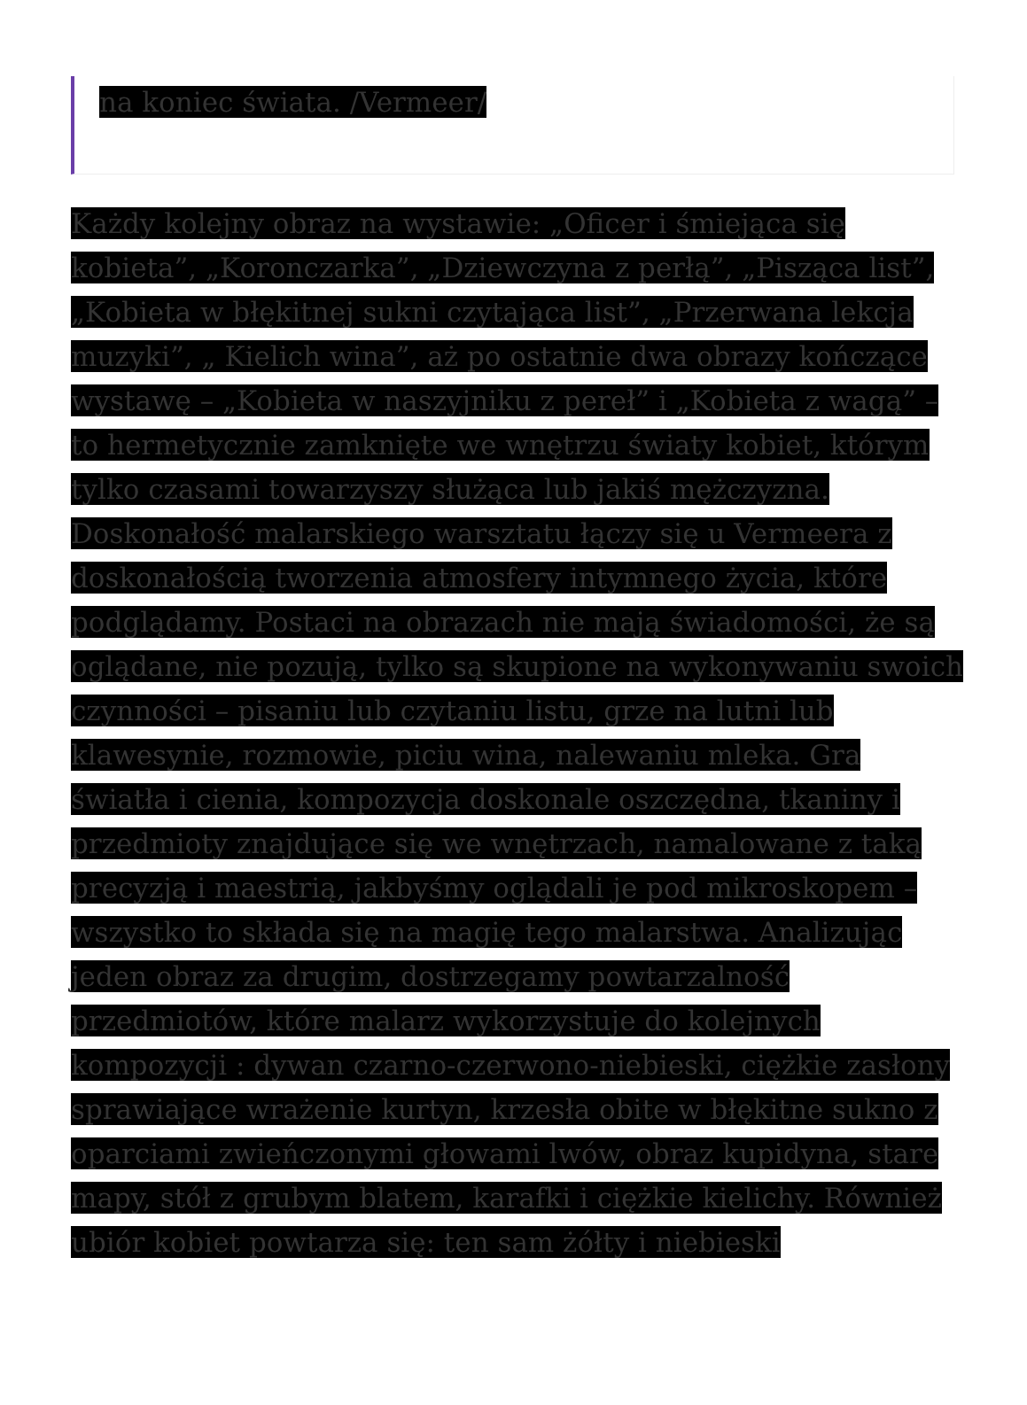na koniec świata. /Vermeer/
Każdy kolejny obraz na wystawie: „Oficer i śmiejąca się kobieta”, „Koronczarka”, „Dziewczyna z perłą”, „Pisząca list”, „Kobieta w błękitnej sukni czytająca list”, „Przerwana lekcja muzyki”, „ Kielich wina”, aż po ostatnie dwa obrazy kończące wystawę – „Kobieta w naszyjniku z pereł” i „Kobieta z wagą” – to hermetycznie zamknięte we wnętrzu światy kobiet, którym tylko czasami towarzyszy służąca lub jakiś mężczyzna. Doskonałość malarskiego warsztatu łączy się u Vermeera z doskonałością tworzenia atmosfery intymnego życia, które podglądamy. Postaci na obrazach nie mają świadomości, że są oglądane, nie pozują, tylko są skupione na wykonywaniu swoich czynności – pisaniu lub czytaniu listu, grze na lutni lub klawesynie, rozmowie, piciu wina, nalewaniu mleka. Gra światła i cienia, kompozycja doskonale oszczędna, tkaniny i przedmioty znajdujące się we wnętrzach, namalowane z taką precyzją i maestrią, jakbyśmy oglądali je pod mikroskopem – wszystko to składa się na magię tego malarstwa. Analizując jeden obraz za drugim, dostrzegamy powtarzalność przedmiotów, które malarz wykorzystuje do kolejnych kompozycji : dywan czarno-czerwono-niebieski, ciężkie zasłony sprawiające wrażenie kurtyn, krzesła obite w błękitne sukno z oparciami zwieńczonymi głowami lwów, obraz kupidyna, stare mapy, stół z grubym blatem, karafki i ciężkie kielichy. Również ubiór kobiet powtarza się: ten sam żółty i niebieski